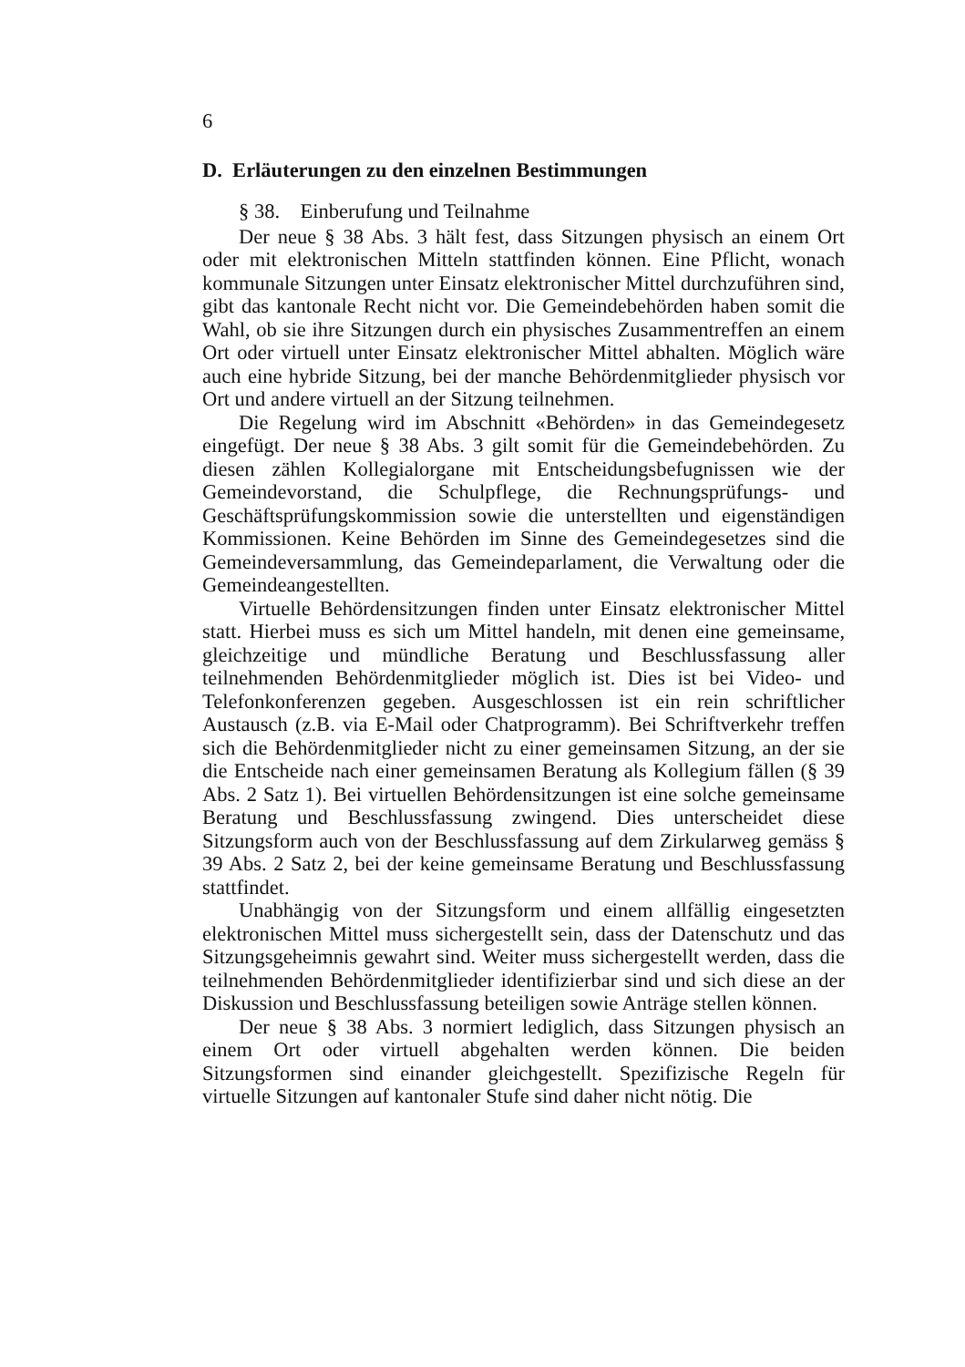6
D. Erläuterungen zu den einzelnen Bestimmungen
§ 38. Einberufung und Teilnahme
Der neue § 38 Abs. 3 hält fest, dass Sitzungen physisch an einem Ort oder mit elektronischen Mitteln stattfinden können. Eine Pflicht, wonach kommunale Sitzungen unter Einsatz elektronischer Mittel durchzuführen sind, gibt das kantonale Recht nicht vor. Die Gemeindebehörden haben somit die Wahl, ob sie ihre Sitzungen durch ein physisches Zusammentreffen an einem Ort oder virtuell unter Einsatz elektronischer Mittel abhalten. Möglich wäre auch eine hybride Sitzung, bei der manche Behördenmitglieder physisch vor Ort und andere virtuell an der Sitzung teilnehmen.
Die Regelung wird im Abschnitt «Behörden» in das Gemeindegesetz eingefügt. Der neue § 38 Abs. 3 gilt somit für die Gemeindebehörden. Zu diesen zählen Kollegialorgane mit Entscheidungsbefugnissen wie der Gemeindevorstand, die Schulpflege, die Rechnungsprüfungs- und Geschäftsprüfungskommission sowie die unterstellten und eigenständigen Kommissionen. Keine Behörden im Sinne des Gemeindegesetzes sind die Gemeindeversammlung, das Gemeindeparlament, die Verwaltung oder die Gemeindeangestellten.
Virtuelle Behördensitzungen finden unter Einsatz elektronischer Mittel statt. Hierbei muss es sich um Mittel handeln, mit denen eine gemeinsame, gleichzeitige und mündliche Beratung und Beschlussfassung aller teilnehmenden Behördenmitglieder möglich ist. Dies ist bei Video- und Telefonkonferenzen gegeben. Ausgeschlossen ist ein rein schriftlicher Austausch (z.B. via E-Mail oder Chatprogramm). Bei Schriftverkehr treffen sich die Behördenmitglieder nicht zu einer gemeinsamen Sitzung, an der sie die Entscheide nach einer gemeinsamen Beratung als Kollegium fällen (§ 39 Abs. 2 Satz 1). Bei virtuellen Behördensitzungen ist eine solche gemeinsame Beratung und Beschlussfassung zwingend. Dies unterscheidet diese Sitzungsform auch von der Beschlussfassung auf dem Zirkularweg gemäss § 39 Abs. 2 Satz 2, bei der keine gemeinsame Beratung und Beschlussfassung stattfindet.
Unabhängig von der Sitzungsform und einem allfällig eingesetzten elektronischen Mittel muss sichergestellt sein, dass der Datenschutz und das Sitzungsgeheimnis gewahrt sind. Weiter muss sichergestellt werden, dass die teilnehmenden Behördenmitglieder identifizierbar sind und sich diese an der Diskussion und Beschlussfassung beteiligen sowie Anträge stellen können.
Der neue § 38 Abs. 3 normiert lediglich, dass Sitzungen physisch an einem Ort oder virtuell abgehalten werden können. Die beiden Sitzungsformen sind einander gleichgestellt. Spezifizische Regeln für virtuelle Sitzungen auf kantonaler Stufe sind daher nicht nötig. Die